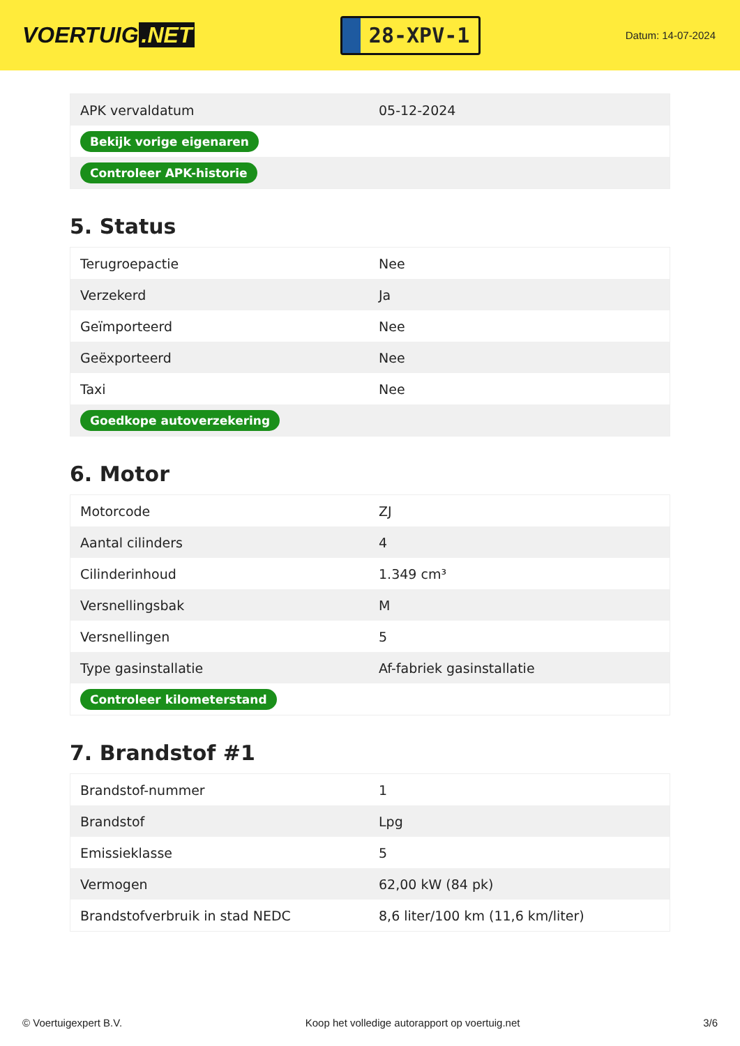VOERTUIG.NET
28-XPV-1
Datum: 14-07-2024
| APK vervaldatum | 05-12-2024 |
| Bekijk vorige eigenaren | |
| Controleer APK-historie | |
5. Status
| Terugroepactie | Nee |
| Verzekerd | Ja |
| Geïmporteerd | Nee |
| Geëxporteerd | Nee |
| Taxi | Nee |
| Goedkope autoverzekering | |
6. Motor
| Motorcode | ZJ |
| Aantal cilinders | 4 |
| Cilinderinhoud | 1.349 cm³ |
| Versnellingsbak | M |
| Versnellingen | 5 |
| Type gasinstallatie | Af-fabriek gasinstallatie |
| Controleer kilometerstand | |
7. Brandstof #1
| Brandstof-nummer | 1 |
| Brandstof | Lpg |
| Emissieklasse | 5 |
| Vermogen | 62,00 kW (84 pk) |
| Brandstofverbruik in stad NEDC | 8,6 liter/100 km (11,6 km/liter) |
© Voertuigexpert B.V. Koop het volledige autorapport op voertuig.net 3/6